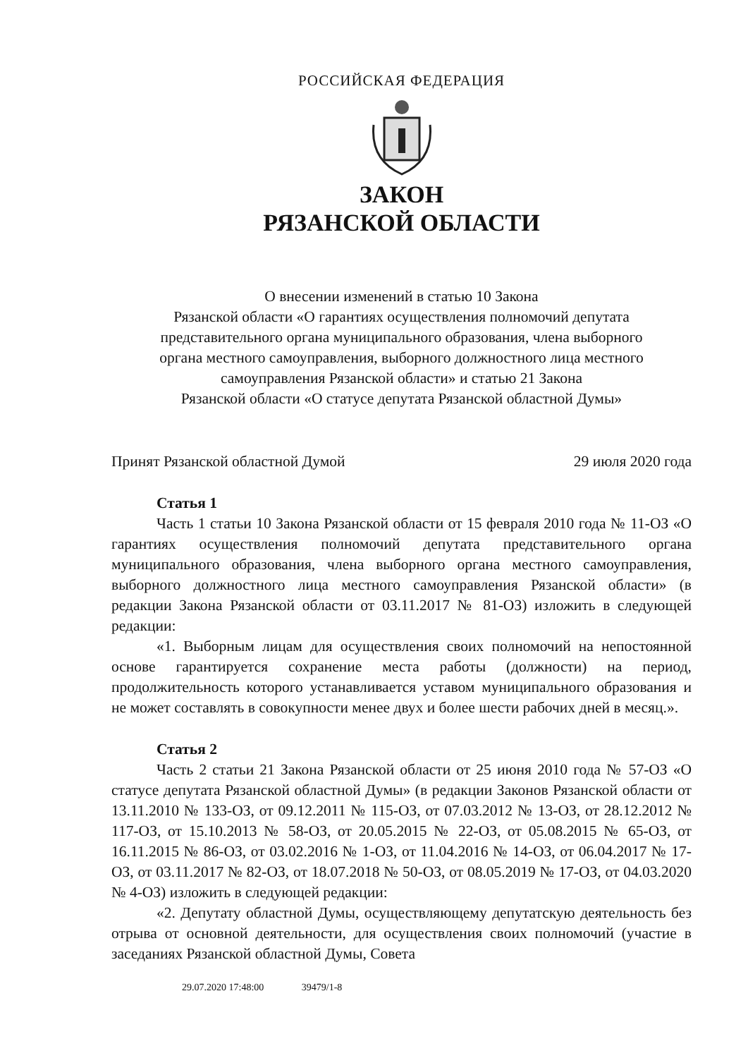РОССИЙСКАЯ ФЕДЕРАЦИЯ
ЗАКОН
РЯЗАНСКОЙ ОБЛАСТИ
О внесении изменений в статью 10 Закона
Рязанской области «О гарантиях осуществления полномочий депутата
представительного органа муниципального образования, члена выборного
органа местного самоуправления, выборного должностного лица местного
самоуправления Рязанской области» и статью 21 Закона
Рязанской области «О статусе депутата Рязанской областной Думы»
Принят Рязанской областной Думой 29 июля 2020 года
Статья 1
Часть 1 статьи 10 Закона Рязанской области от 15 февраля 2010 года № 11-ОЗ «О гарантиях осуществления полномочий депутата представительного органа муниципального образования, члена выборного органа местного самоуправления, выборного должностного лица местного самоуправления Рязанской области» (в редакции Закона Рязанской области от 03.11.2017 № 81-ОЗ) изложить в следующей редакции:
«1. Выборным лицам для осуществления своих полномочий на непостоянной основе гарантируется сохранение места работы (должности) на период, продолжительность которого устанавливается уставом муниципального образования и не может составлять в совокупности менее двух и более шести рабочих дней в месяц.».
Статья 2
Часть 2 статьи 21 Закона Рязанской области от 25 июня 2010 года № 57-ОЗ «О статусе депутата Рязанской областной Думы» (в редакции Законов Рязанской области от 13.11.2010 № 133-ОЗ, от 09.12.2011 № 115-ОЗ, от 07.03.2012 № 13-ОЗ, от 28.12.2012 № 117-ОЗ, от 15.10.2013 № 58-ОЗ, от 20.05.2015 № 22-ОЗ, от 05.08.2015 № 65-ОЗ, от 16.11.2015 № 86-ОЗ, от 03.02.2016 № 1-ОЗ, от 11.04.2016 № 14-ОЗ, от 06.04.2017 № 17-ОЗ, от 03.11.2017 № 82-ОЗ, от 18.07.2018 № 50-ОЗ, от 08.05.2019 № 17-ОЗ, от 04.03.2020 № 4-ОЗ) изложить в следующей редакции:
«2. Депутату областной Думы, осуществляющему депутатскую деятельность без отрыва от основной деятельности, для осуществления своих полномочий (участие в заседаниях Рязанской областной Думы, Совета
29.07.2020 17:48:00 39479/1-8